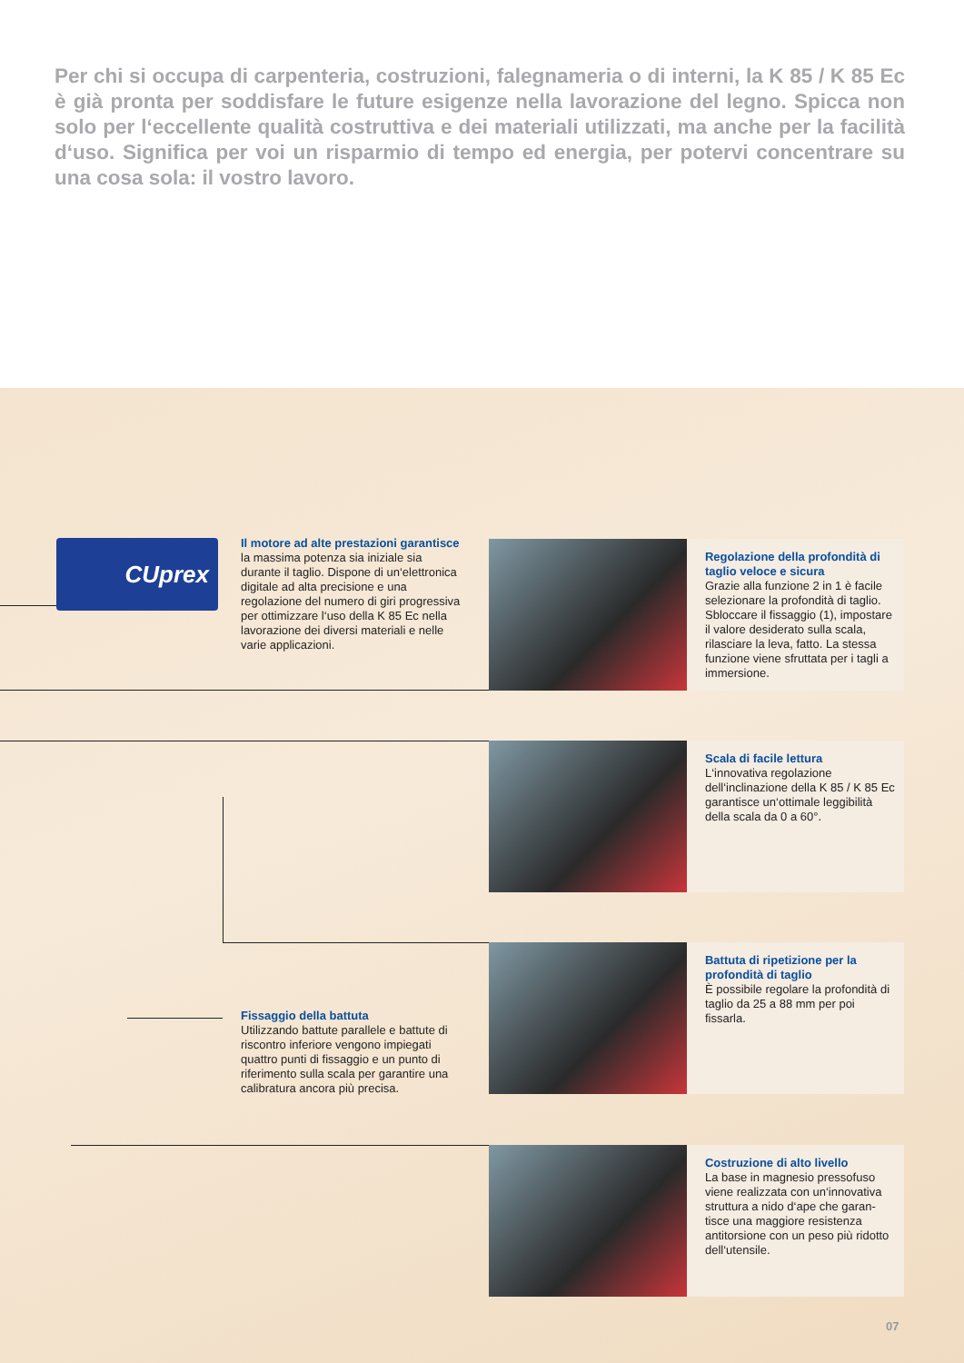Per chi si occupa di carpenteria, costruzioni, falegnameria o di interni, la K 85 / K 85 Ec è già pronta per soddisfare le future esigenze nella lavorazione del legno. Spicca non solo per l‘eccellente qualità costrut­tiva e dei materiali utilizzati, ma anche per la facilità d‘uso. Significa per voi un risparmio di tempo ed energia, per potervi concentrare su una cosa sola: il vostro lavoro.
CUprex
Il motore ad alte prestazioni garantisce la massima potenza sia iniziale sia durante il taglio. Dispone di un‘elettronica digitale ad alta precisio­ne e una regolazione del numero di giri progressiva per ottimizzare l‘uso della K 85 Ec nella lavorazione dei diversi materiali e nelle varie applicazioni.
Fissaggio della battuta
Utilizzando battute parallele e battute di riscontro inferiore vengono impiega­ti quattro punti di fissaggio e un punto di riferimento sulla scala per garantire una calibratura ancora più precisa.
Regolazione della profondità di taglio veloce e sicura
Grazie alla funzione 2 in 1 è facile selezionare la profondità di ta­glio. Sbloccare il fissaggio (1), impostare il valore desiderato sulla scala, rilasciare la leva, fatto. La stessa funzione viene sfruttata per i tagli a immersione.
Scala di facile lettura
L‘innovativa regolazione dell‘inclinazione della K 85 / K 85 Ec garantisce un‘ottimale leggi­bilità della scala da 0 a 60°.
Battuta di ripetizione per la profondità di taglio
È possibile regolare la profondità di taglio da 25 a 88 mm per poi fissarla.
Costruzione di alto livello
La base in magnesio pressofuso viene realizzata con un‘innovativa struttura a nido d‘ape che garan­tisce una maggiore resistenza antitorsione con un peso più ridotto dell‘utensile.
07